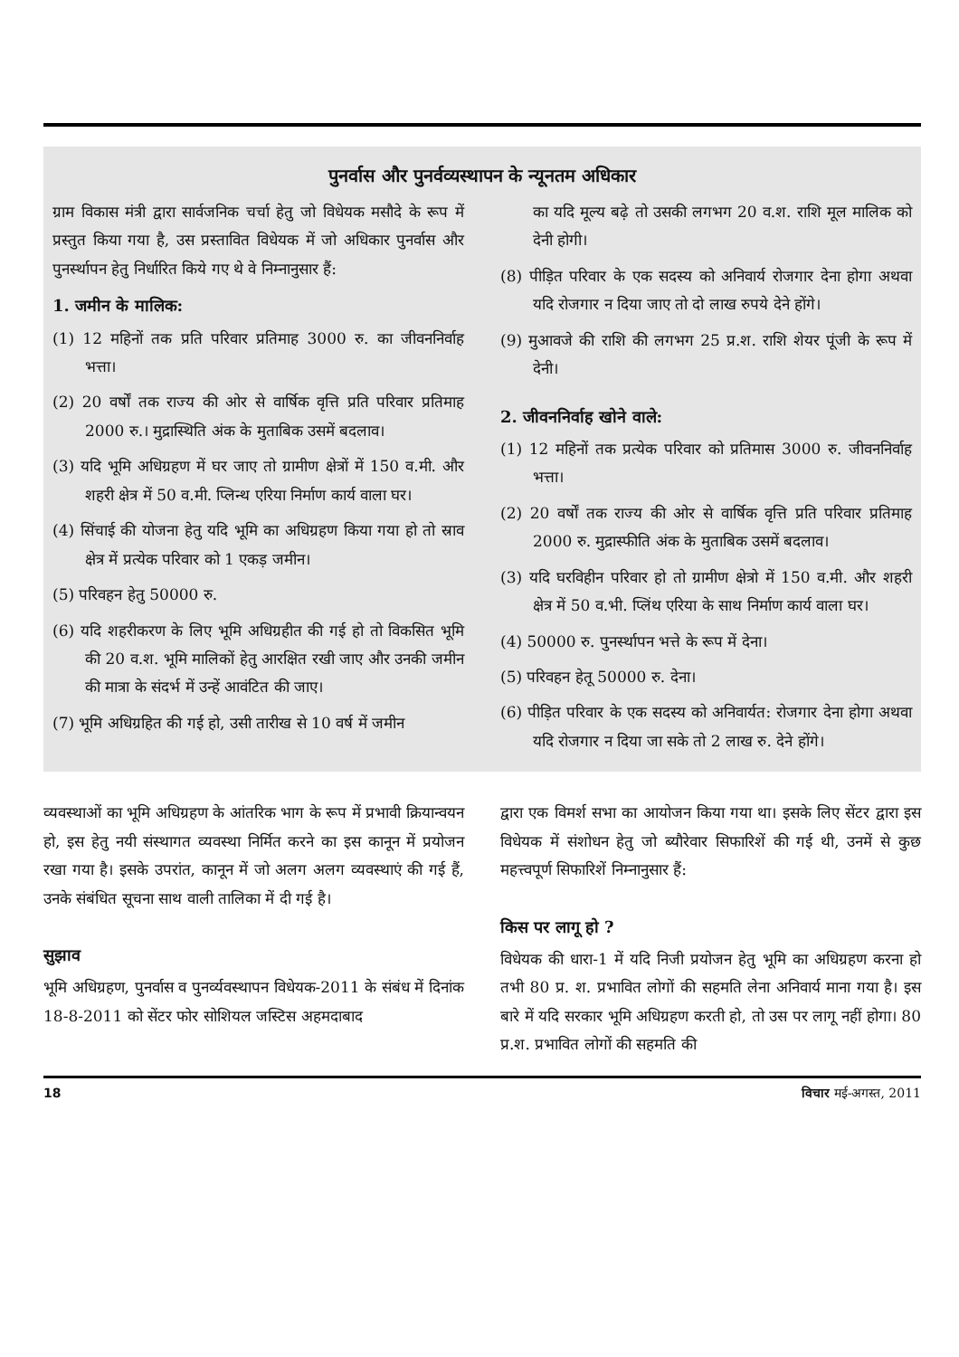पुनर्वास और पुनर्वव्यस्थापन के न्यूनतम अधिकार
ग्राम विकास मंत्री द्वारा सार्वजनिक चर्चा हेतु जो विधेयक मसौदे के रूप में प्रस्तुत किया गया है, उस प्रस्तावित विधेयक में जो अधिकार पुनर्वास और पुनर्स्थापन हेतु निर्धारित किये गए थे वे निम्नानुसार हैं:
1. जमीन के मालिक:
(1) 12 महिनों तक प्रति परिवार प्रतिमाह 3000 रु. का जीवननिर्वाह भत्ता।
(2) 20 वर्षों तक राज्य की ओर से वार्षिक वृत्ति प्रति परिवार प्रतिमाह 2000 रु.। मुद्रास्थिति अंक के मुताबिक उसमें बदलाव।
(3) यदि भूमि अधिग्रहण में घर जाए तो ग्रामीण क्षेत्रों में 150 व.मी. और शहरी क्षेत्र में 50 व.मी. प्लिन्थ एरिया निर्माण कार्य वाला घर।
(4) सिंचाई की योजना हेतु यदि भूमि का अधिग्रहण किया गया हो तो स्राव क्षेत्र में प्रत्येक परिवार को 1 एकड़ जमीन।
(5) परिवहन हेतु 50000 रु.
(6) यदि शहरीकरण के लिए भूमि अधिग्रहीत की गई हो तो विकसित भूमि की 20 व.श. भूमि मालिकों हेतु आरक्षित रखी जाए और उनकी जमीन की मात्रा के संदर्भ में उन्हें आवंटित की जाए।
(7) भूमि अधिग्रहित की गई हो, उसी तारीख से 10 वर्ष में जमीन
का यदि मूल्य बढ़े तो उसकी लगभग 20 व.श. राशि मूल मालिक को देनी होगी।
(8) पीड़ित परिवार के एक सदस्य को अनिवार्य रोजगार देना होगा अथवा यदि रोजगार न दिया जाए तो दो लाख रुपये देने होंगे।
(9) मुआवजे की राशि की लगभग 25 प्र.श. राशि शेयर पूंजी के रूप में देनी।
2. जीवननिर्वाह खोने वाले:
(1) 12 महिनों तक प्रत्येक परिवार को प्रतिमास 3000 रु. जीवननिर्वाह भत्ता।
(2) 20 वर्षों तक राज्य की ओर से वार्षिक वृत्ति प्रति परिवार प्रतिमाह 2000 रु. मुद्रास्फीति अंक के मुताबिक उसमें बदलाव।
(3) यदि घरविहीन परिवार हो तो ग्रामीण क्षेत्रो में 150 व.मी. और शहरी क्षेत्र में 50 व.भी. प्लिंथ एरिया के साथ निर्माण कार्य वाला घर।
(4) 50000 रु. पुनर्स्थापन भत्ते के रूप में देना।
(5) परिवहन हेतू 50000 रु. देना।
(6) पीड़ित परिवार के एक सदस्य को अनिवार्यत: रोजगार देना होगा अथवा यदि रोजगार न दिया जा सके तो 2 लाख रु. देने होंगे।
व्यवस्थाओं का भूमि अधिग्रहण के आंतरिक भाग के रूप में प्रभावी क्रियान्वयन हो, इस हेतु नयी संस्थागत व्यवस्था निर्मित करने का इस कानून में प्रयोजन रखा गया है। इसके उपरांत, कानून में जो अलग अलग व्यवस्थाएं की गई हैं, उनके संबंधित सूचना साथ वाली तालिका में दी गई है।
सुझाव
भूमि अधिग्रहण, पुनर्वास व पुनर्व्यवस्थापन विधेयक-2011 के संबंध में दिनांक 18-8-2011 को सेंटर फोर सोशियल जस्टिस अहमदाबाद
द्वारा एक विमर्श सभा का आयोजन किया गया था। इसके लिए सेंटर द्वारा इस विधेयक में संशोधन हेतु जो ब्यौरेवार सिफारिशें की गई थी, उनमें से कुछ महत्त्वपूर्ण सिफारिशें निम्नानुसार हैं:
किस पर लागू हो ?
विधेयक की धारा-1 में यदि निजी प्रयोजन हेतु भूमि का अधिग्रहण करना हो तभी 80 प्र. श. प्रभावित लोगों की सहमति लेना अनिवार्य माना गया है। इस बारे में यदि सरकार भूमि अधिग्रहण करती हो, तो उस पर लागू नहीं होगा। 80 प्र.श. प्रभावित लोगों की सहमति की
18 विचार मई-अगस्त, 2011